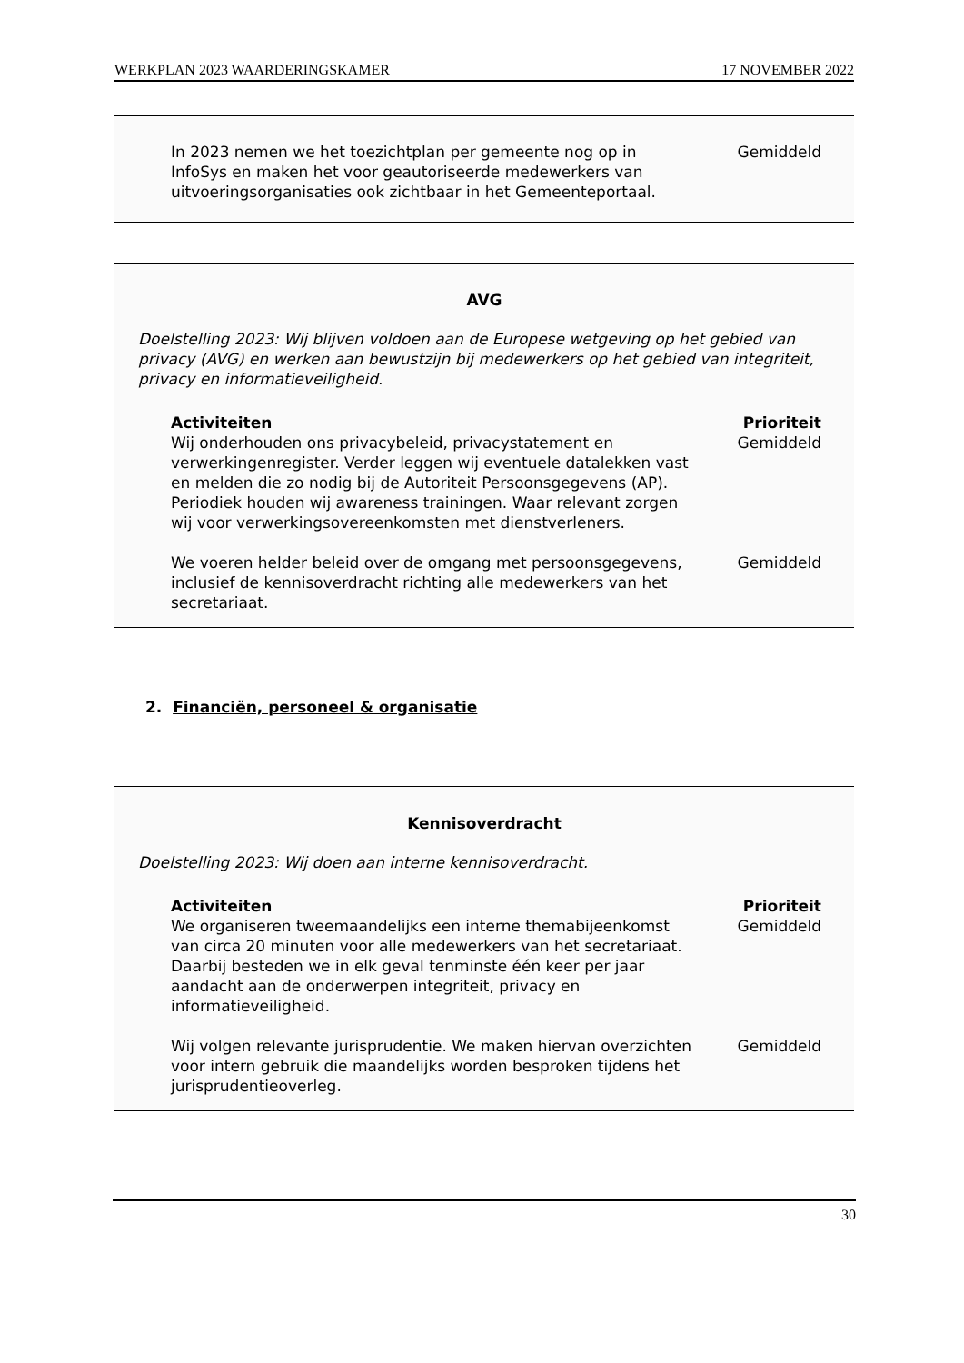WERKPLAN 2023 WAARDERINGSKAMER 17 NOVEMBER 2022
| In 2023 nemen we het toezichtplan per gemeente nog op in InfoSys en maken het voor geautoriseerde medewerkers van uitvoeringsorganisaties ook zichtbaar in het Gemeenteportaal. | Gemiddeld |
AVG
Doelstelling 2023: Wij blijven voldoen aan de Europese wetgeving op het gebied van privacy (AVG) en werken aan bewustzijn bij medewerkers op het gebied van integriteit, privacy en informatieveiligheid.
| Activiteiten | Prioriteit |
| --- | --- |
| Wij onderhouden ons privacybeleid, privacystatement en verwerkingenregister. Verder leggen wij eventuele datalekken vast en melden die zo nodig bij de Autoriteit Persoonsgegevens (AP). Periodiek houden wij awareness trainingen. Waar relevant zorgen wij voor verwerkingsovereenkomsten met dienstverleners. | Gemiddeld |
| We voeren helder beleid over de omgang met persoonsgegevens, inclusief de kennisoverdracht richting alle medewerkers van het secretariaat. | Gemiddeld |
2. Financiën, personeel & organisatie
Kennisoverdracht
Doelstelling 2023: Wij doen aan interne kennisoverdracht.
| Activiteiten | Prioriteit |
| --- | --- |
| We organiseren tweemaandelijks een interne themabijeenkomst van circa 20 minuten voor alle medewerkers van het secretariaat. Daarbij besteden we in elk geval tenminste één keer per jaar aandacht aan de onderwerpen integriteit, privacy en informatieveiligheid. | Gemiddeld |
| Wij volgen relevante jurisprudentie. We maken hiervan overzichten voor intern gebruik die maandelijks worden besproken tijdens het jurisprudentieoverleg. | Gemiddeld |
30